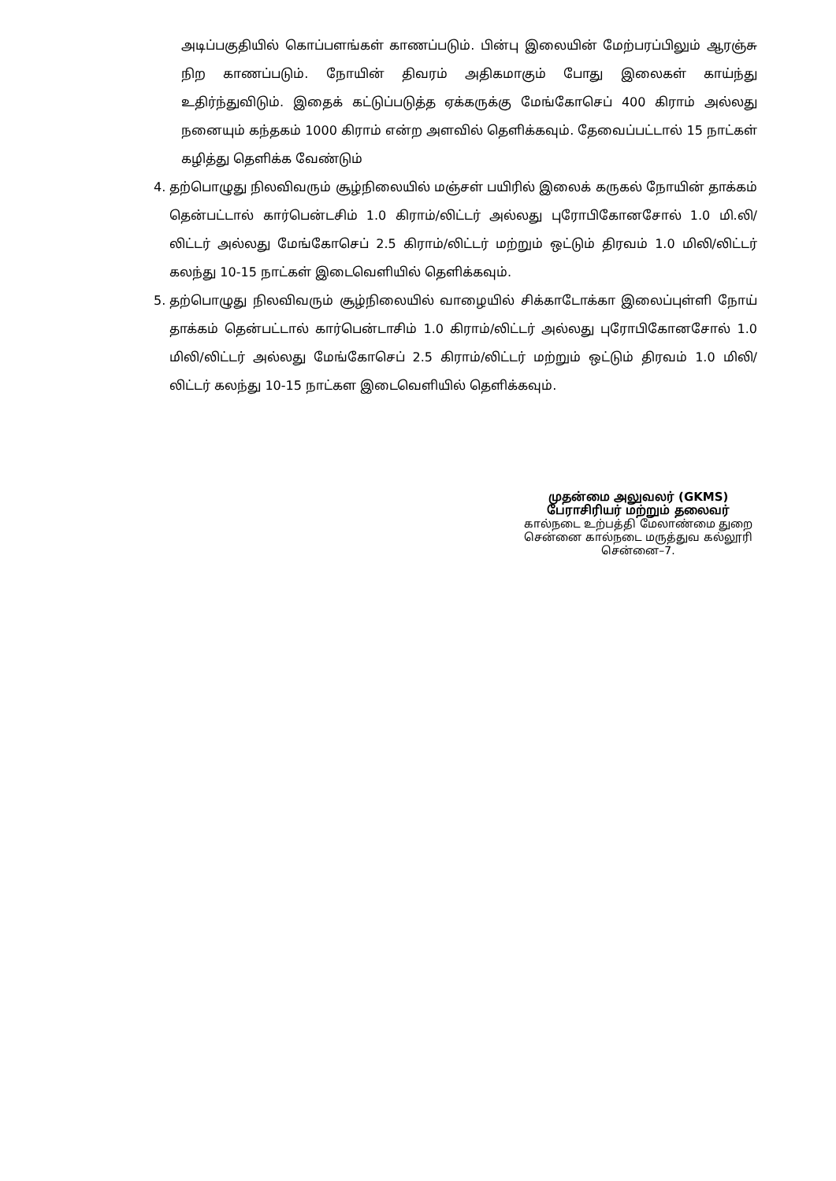அடிப்பகுதியில் கொப்பளங்கள் காணப்படும். பின்பு இலையின் மேற்பரப்பிலும் ஆரஞ்சு நிற காணப்படும். நோயின் திவரம் அதிகமாகும் போது இலைகள் காய்ந்து உதிர்ந்துவிடும். இதைக் கட்டுப்படுத்த ஏக்கருக்கு மேங்கோசெப் 400 கிராம் அல்லது நனையும் கந்தகம் 1000 கிராம் என்ற அளவில் தெளிக்கவும். தேவைப்பட்டால் 15 நாட்கள் கழித்து தெளிக்க வேண்டும்
4. தற்பொழுது நிலவிவரும் சூழ்நிலையில் மஞ்சள் பயிரில் இலைக் கருகல் நோயின் தாக்கம் தென்பட்டால் கார்பென்டசிம் 1.0 கிராம்/லிட்டர் அல்லது புரோபிகோனசோல் 1.0 மி.லி/லிட்டர் அல்லது மேங்கோசெப் 2.5 கிராம்/லிட்டர் மற்றும் ஒட்டும் திரவம் 1.0 மிலி/லிட்டர் கலந்து 10-15 நாட்கள் இடைவெளியில் தெளிக்கவும்.
5. தற்பொழுது நிலவிவரும் சூழ்நிலையில் வாழையில் சிக்காடோக்கா இலைப்புள்ளி நோய் தாக்கம் தென்பட்டால் கார்பென்டாசிம் 1.0 கிராம்/லிட்டர் அல்லது புரோபிகோனசோல் 1.0 மிலி/லிட்டர் அல்லது மேங்கோசெப் 2.5 கிராம்/லிட்டர் மற்றும் ஒட்டும் திரவம் 1.0 மிலி/லிட்டர் கலந்து 10-15 நாட்கள இடைவெளியில் தெளிக்கவும்.
முதன்மை அலுவலர் (GKMS)
பேராசிரியர் மற்றும் தலைவர்
கால்நடை உற்பத்தி மேலாண்மை துறை
சென்னை கால்நடை மருத்துவ கல்லூரி
சென்னை–7.